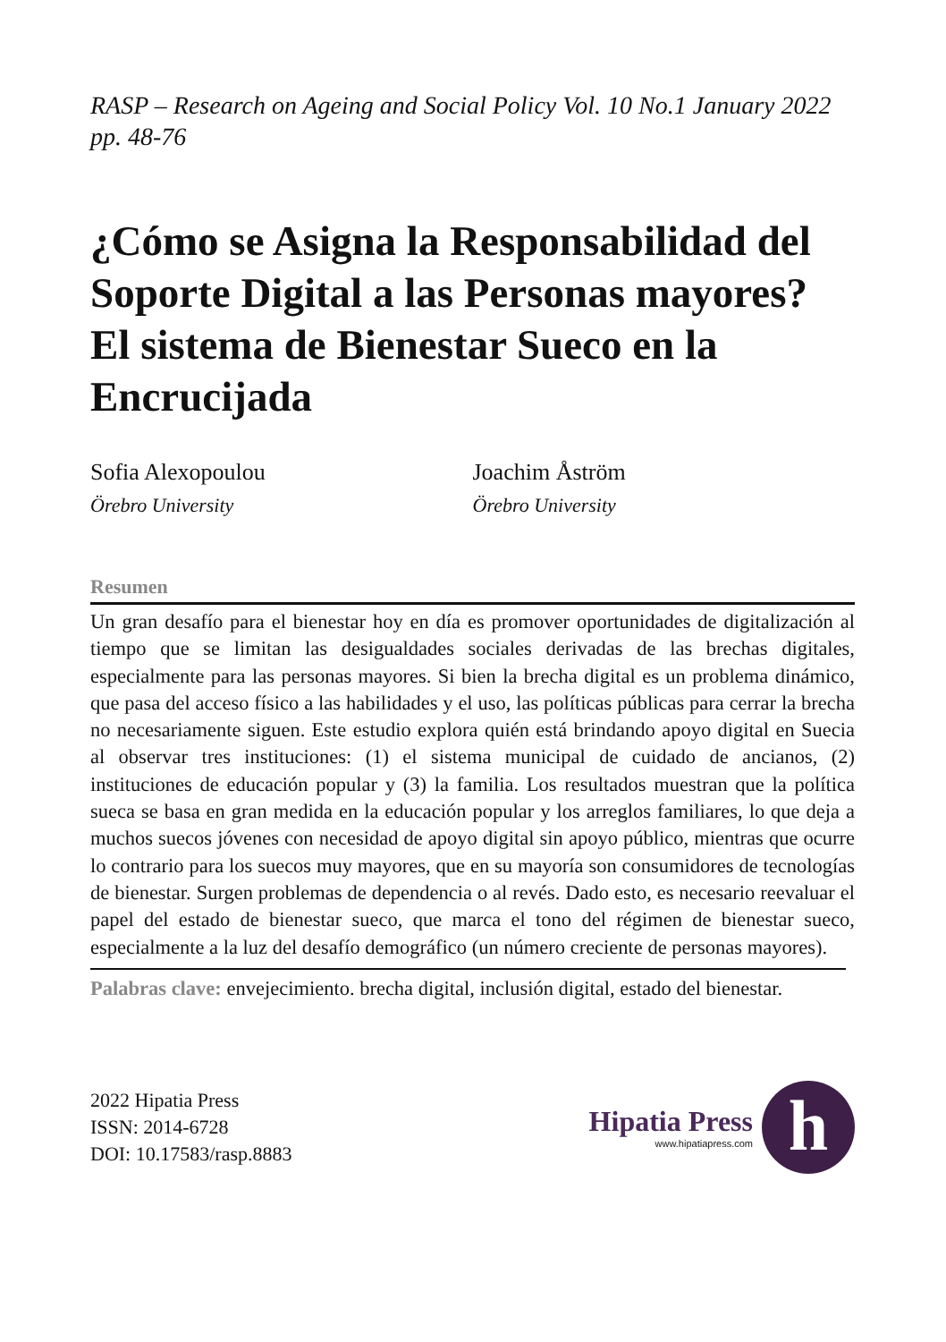RASP – Research on Ageing and Social Policy Vol. 10 No.1 January 2022 pp. 48-76
¿Cómo se Asigna la Responsabilidad del Soporte Digital a las Personas mayores? El sistema de Bienestar Sueco en la Encrucijada
Sofia Alexopoulou
Örebro University
Joachim Åström
Örebro University
Resumen
Un gran desafío para el bienestar hoy en día es promover oportunidades de digitalización al tiempo que se limitan las desigualdades sociales derivadas de las brechas digitales, especialmente para las personas mayores. Si bien la brecha digital es un problema dinámico, que pasa del acceso físico a las habilidades y el uso, las políticas públicas para cerrar la brecha no necesariamente siguen. Este estudio explora quién está brindando apoyo digital en Suecia al observar tres instituciones: (1) el sistema municipal de cuidado de ancianos, (2) instituciones de educación popular y (3) la familia. Los resultados muestran que la política sueca se basa en gran medida en la educación popular y los arreglos familiares, lo que deja a muchos suecos jóvenes con necesidad de apoyo digital sin apoyo público, mientras que ocurre lo contrario para los suecos muy mayores, que en su mayoría son consumidores de tecnologías de bienestar. Surgen problemas de dependencia o al revés. Dado esto, es necesario reevaluar el papel del estado de bienestar sueco, que marca el tono del régimen de bienestar sueco, especialmente a la luz del desafío demográfico (un número creciente de personas mayores).
Palabras clave: envejecimiento. brecha digital, inclusión digital, estado del bienestar.
2022 Hipatia Press
ISSN: 2014-6728
DOI: 10.17583/rasp.8883
Hipatia Press
www.hipatiapress.com
h